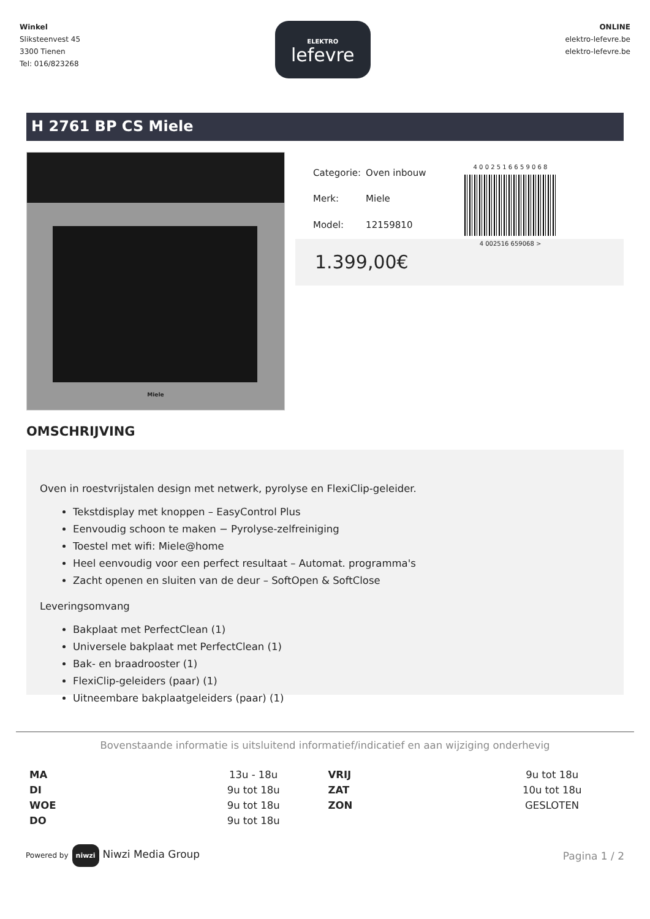Winkel
Sliksteenvest 45
3300 Tienen
Tel: 016/823268
ELEKTRO
lefevre
ONLINE
elektro-lefevre.be
elektro-lefevre.be
H 2761 BP CS Miele
Miele
| Categorie: | Oven inbouw |
| Merk: | Miele |
| Model: | 12159810 |
4 0 0 2 5 1 6 6 5 9 0 6 8
4 002516 659068 >
1.399,00€
OMSCHRIJVING
Oven in roestvrijstalen design met netwerk, pyrolyse en FlexiClip-geleider.
Tekstdisplay met knoppen – EasyControl Plus
Eenvoudig schoon te maken − Pyrolyse-zelfreiniging
Toestel met wifi: Miele@home
Heel eenvoudig voor een perfect resultaat – Automat. programma's
Zacht openen en sluiten van de deur – SoftOpen & SoftClose
Leveringsomvang
Bakplaat met PerfectClean (1)
Universele bakplaat met PerfectClean (1)
Bak- en braadrooster (1)
FlexiClip-geleiders (paar) (1)
Uitneembare bakplaatgeleiders (paar) (1)
Bovenstaande informatie is uitsluitend informatief/indicatief en aan wijziging onderhevig
| MA | 13u - 18u | VRIJ | 9u tot 18u |
| DI | 9u tot 18u | ZAT | 10u tot 18u |
| WOE | 9u tot 18u | ZON | GESLOTEN |
| DO | 9u tot 18u | | |
Powered by niwzi Niwzi Media Group
Pagina 1 / 2